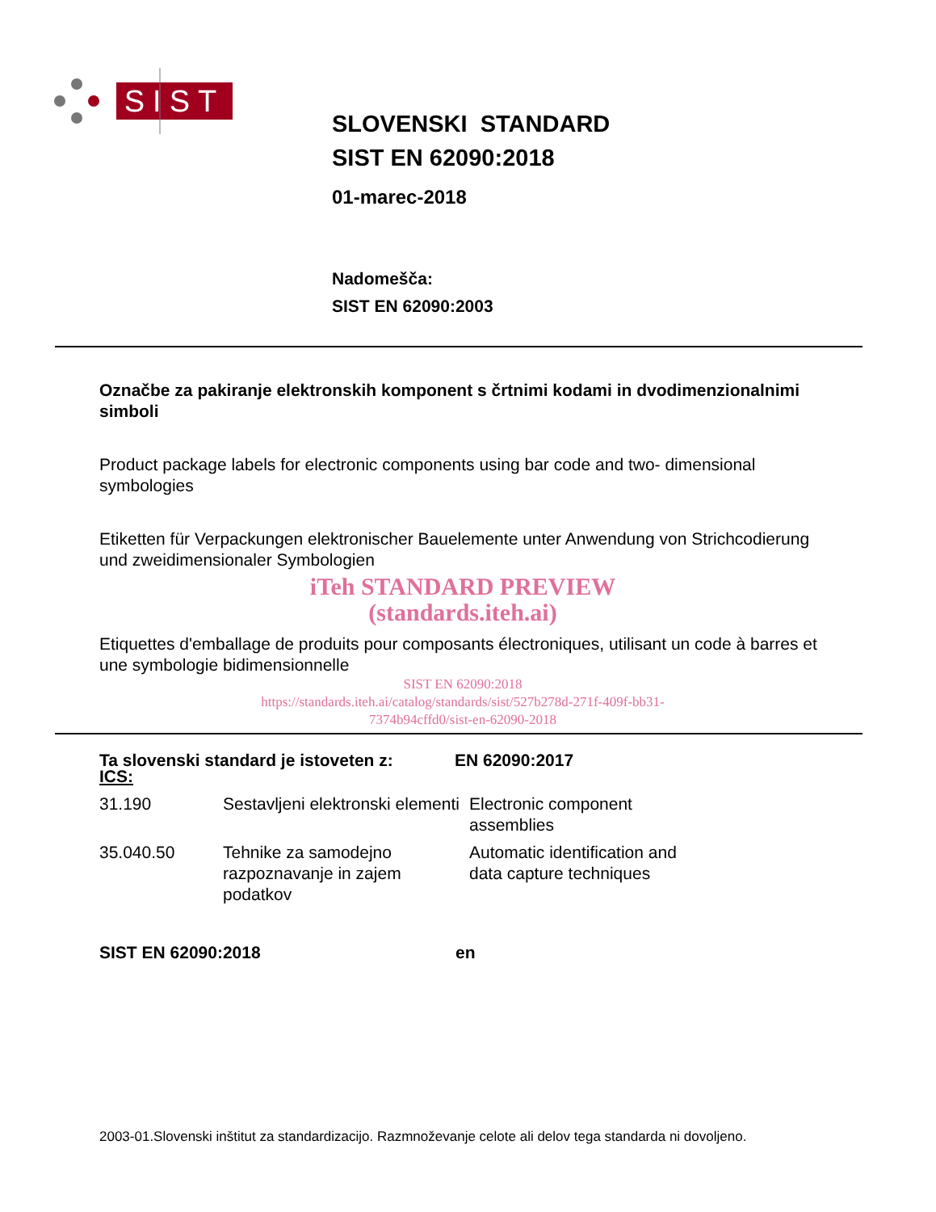SIST
SLOVENSKI STANDARD
SIST EN 62090:2018
01-marec-2018
Nadomešča:
SIST EN 62090:2003
Označbe za pakiranje elektronskih komponent s črtnimi kodami in dvodimenzionalnimi simboli
Product package labels for electronic components using bar code and two- dimensional symbologies
Etiketten für Verpackungen elektronischer Bauelemente unter Anwendung von Strichcodierung und zweidimensionaler Symbologien
iTeh STANDARD PREVIEW
(standards.iteh.ai)
Etiquettes d'emballage de produits pour composants électroniques, utilisant un code à barres et une symbologie bidimensionnelle
SIST EN 62090:2018
https://standards.iteh.ai/catalog/standards/sist/527b278d-271f-409f-bb31-
7374b94cffd0/sist-en-62090-2018
Ta slovenski standard je istoveten z: EN 62090:2017
ICS:
| 31.190 | Sestavljeni elektronski elementi | Electronic component assemblies |
| 35.040.50 | Tehnike za samodejno razpoznavanje in zajem podatkov | Automatic identification and data capture techniques |
SIST EN 62090:2018 en
2003-01.Slovenski inštitut za standardizacijo. Razmnoževanje celote ali delov tega standarda ni dovoljeno.